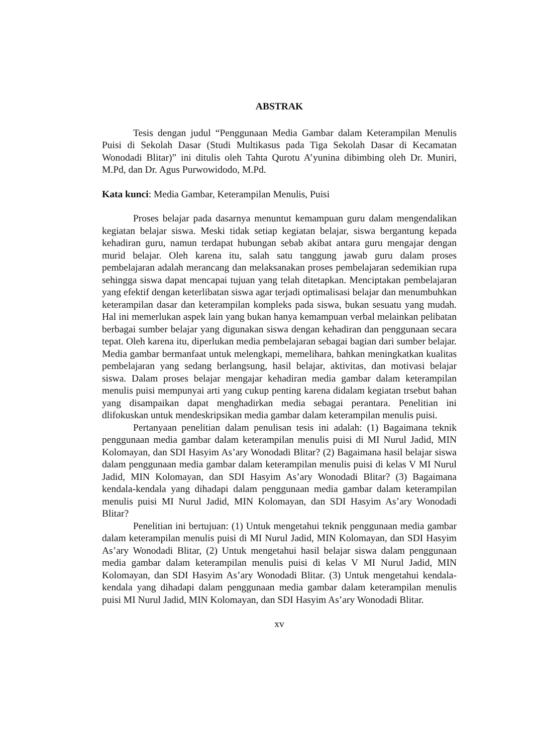ABSTRAK
Tesis dengan judul “Penggunaan Media Gambar dalam Keterampilan Menulis Puisi di Sekolah Dasar (Studi Multikasus pada Tiga Sekolah Dasar di Kecamatan Wonodadi Blitar)” ini ditulis oleh Tahta Qurotu A’yunina dibimbing oleh Dr. Muniri, M.Pd, dan Dr. Agus Purwowidodo, M.Pd.
Kata kunci: Media Gambar, Keterampilan Menulis, Puisi
Proses belajar pada dasarnya menuntut kemampuan guru dalam mengendalikan kegiatan belajar siswa. Meski tidak setiap kegiatan belajar, siswa bergantung kepada kehadiran guru, namun terdapat hubungan sebab akibat antara guru mengajar dengan murid belajar. Oleh karena itu, salah satu tanggung jawab guru dalam proses pembelajaran adalah merancang dan melaksanakan proses pembelajaran sedemikian rupa sehingga siswa dapat mencapai tujuan yang telah ditetapkan. Menciptakan pembelajaran yang efektif dengan keterlibatan siswa agar terjadi optimalisasi belajar dan menumbuhkan keterampilan dasar dan keterampilan kompleks pada siswa, bukan sesuatu yang mudah. Hal ini memerlukan aspek lain yang bukan hanya kemampuan verbal melainkan pelibatan berbagai sumber belajar yang digunakan siswa dengan kehadiran dan penggunaan secara tepat. Oleh karena itu, diperlukan media pembelajaran sebagai bagian dari sumber belajar. Media gambar bermanfaat untuk melengkapi, memelihara, bahkan meningkatkan kualitas pembelajaran yang sedang berlangsung, hasil belajar, aktivitas, dan motivasi belajar siswa. Dalam proses belajar mengajar kehadiran media gambar dalam keterampilan menulis puisi mempunyai arti yang cukup penting karena didalam kegiatan trsebut bahan yang disampaikan dapat menghadirkan media sebagai perantara. Penelitian ini dlifokuskan untuk mendeskripsikan media gambar dalam keterampilan menulis puisi.
Pertanyaan penelitian dalam penulisan tesis ini adalah: (1) Bagaimana teknik penggunaan media gambar dalam keterampilan menulis puisi di MI Nurul Jadid, MIN Kolomayan, dan SDI Hasyim As’ary Wonodadi Blitar? (2) Bagaimana hasil belajar siswa dalam penggunaan media gambar dalam keterampilan menulis puisi di kelas V MI Nurul Jadid, MIN Kolomayan, dan SDI Hasyim As’ary Wonodadi Blitar? (3) Bagaimana kendala-kendala yang dihadapi dalam penggunaan media gambar dalam keterampilan menulis puisi MI Nurul Jadid, MIN Kolomayan, dan SDI Hasyim As’ary Wonodadi Blitar?
Penelitian ini bertujuan: (1) Untuk mengetahui teknik penggunaan media gambar dalam keterampilan menulis puisi di MI Nurul Jadid, MIN Kolomayan, dan SDI Hasyim As’ary Wonodadi Blitar, (2) Untuk mengetahui hasil belajar siswa dalam penggunaan media gambar dalam keterampilan menulis puisi di kelas V MI Nurul Jadid, MIN Kolomayan, dan SDI Hasyim As’ary Wonodadi Blitar. (3) Untuk mengetahui kendala-kendala yang dihadapi dalam penggunaan media gambar dalam keterampilan menulis puisi MI Nurul Jadid, MIN Kolomayan, dan SDI Hasyim As’ary Wonodadi Blitar.
xv